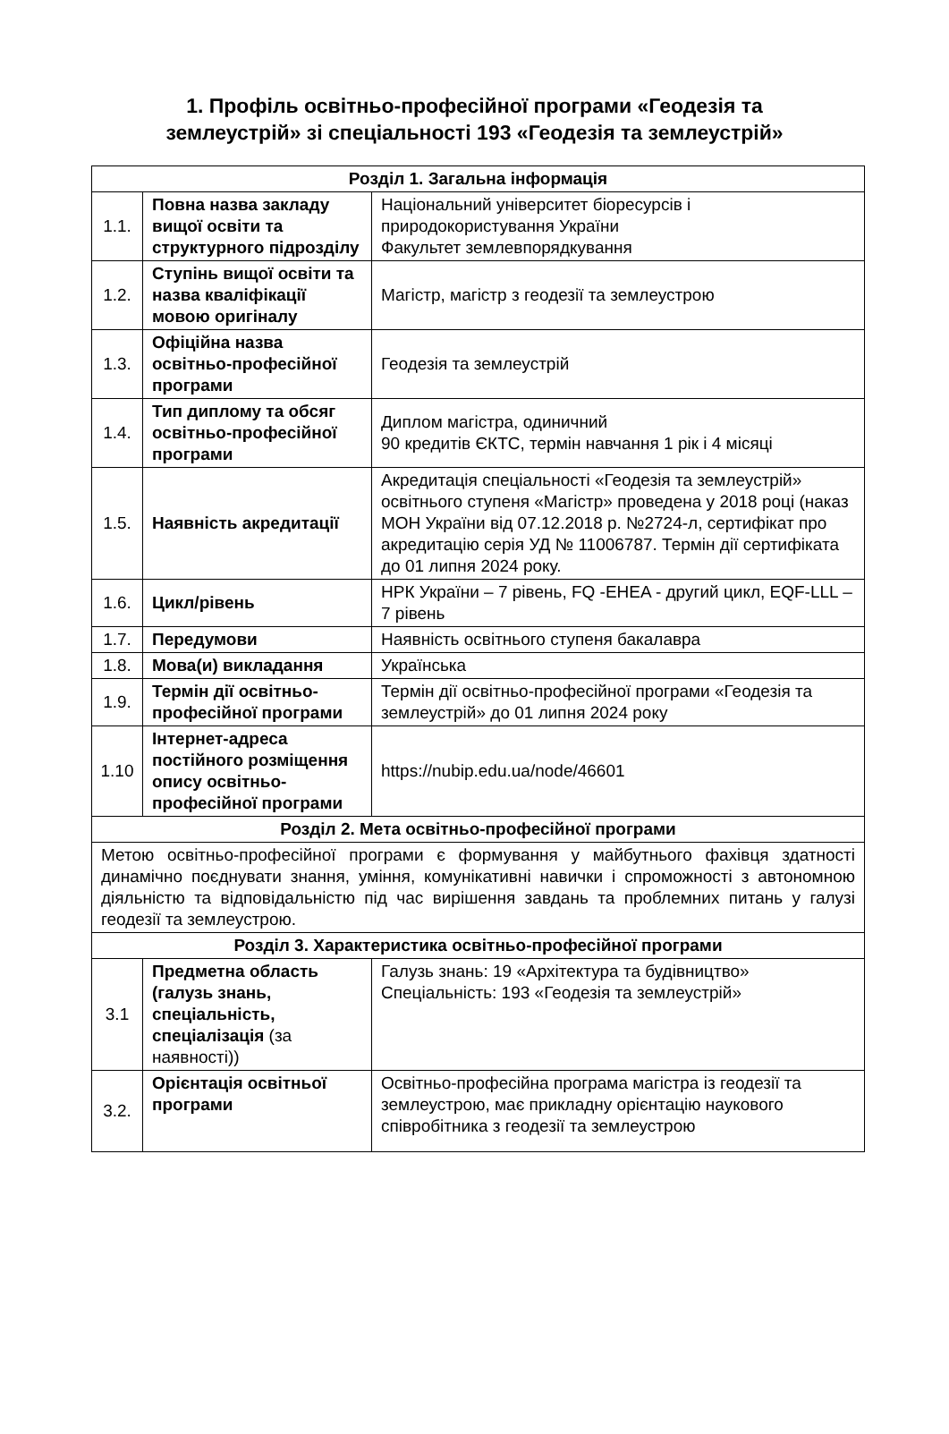1. Профіль освітньо-професійної програми «Геодезія та
землеустрій» зі спеціальності 193 «Геодезія та землеустрій»
| Розділ 1. Загальна інформація | | |
| 1.1. | Повна назва закладу вищої освіти та структурного підрозділу | Національний університет біоресурсів і природокористування України Факультет землевпорядкування |
| 1.2. | Ступінь вищої освіти та назва кваліфікації мовою оригіналу | Магістр, магістр з геодезії та землеустрою |
| 1.3. | Офіційна назва освітньо-професійної програми | Геодезія та землеустрій |
| 1.4. | Тип диплому та обсяг освітньо-професійної програми | Диплом магістра, одиничний 90 кредитів ЄКТС, термін навчання 1 рік і 4 місяці |
| 1.5. | Наявність акредитації | Акредитація спеціальності «Геодезія та землеустрій» освітнього ступеня «Магістр» проведена у 2018 році (наказ МОН України від 07.12.2018 р. №2724-л, сертифікат про акредитацію серія УД № 11006787. Термін дії сертифіката до 01 липня 2024 року. |
| 1.6. | Цикл/рівень | НРК України – 7 рівень, FQ -EHEA - другий цикл, EQF-LLL – 7 рівень |
| 1.7. | Передумови | Наявність освітнього ступеня бакалавра |
| 1.8. | Мова(и) викладання | Українська |
| 1.9. | Термін дії освітньо-професійної програми | Термін дії освітньо-професійної програми «Геодезія та землеустрій» до 01 липня 2024 року |
| 1.10 | Інтернет-адреса постійного розміщення опису освітньо-професійної програми | https://nubip.edu.ua/node/46601 |
| Розділ 2. Мета освітньо-професійної програми | | |
| Метою освітньо-професійної програми є формування у майбутнього фахівця здатності динамічно поєднувати знання, уміння, комунікативні навички і спроможності з автономною діяльністю та відповідальністю під час вирішення завдань та проблемних питань у галузі геодезії та землеустрою. | | |
| Розділ 3. Характеристика освітньо-професійної програми | | |
| 3.1 | Предметна область (галузь знань, спеціальність, спеціалізація (за наявності)) | Галузь знань: 19 «Архітектура та будівництво» Спеціальність: 193 «Геодезія та землеустрій» |
| 3.2. | Орієнтація освітньої програми | Освітньо-професійна програма магістра із геодезії та землеустрою, має прикладну орієнтацію наукового співробітника з геодезії та землеустрою |